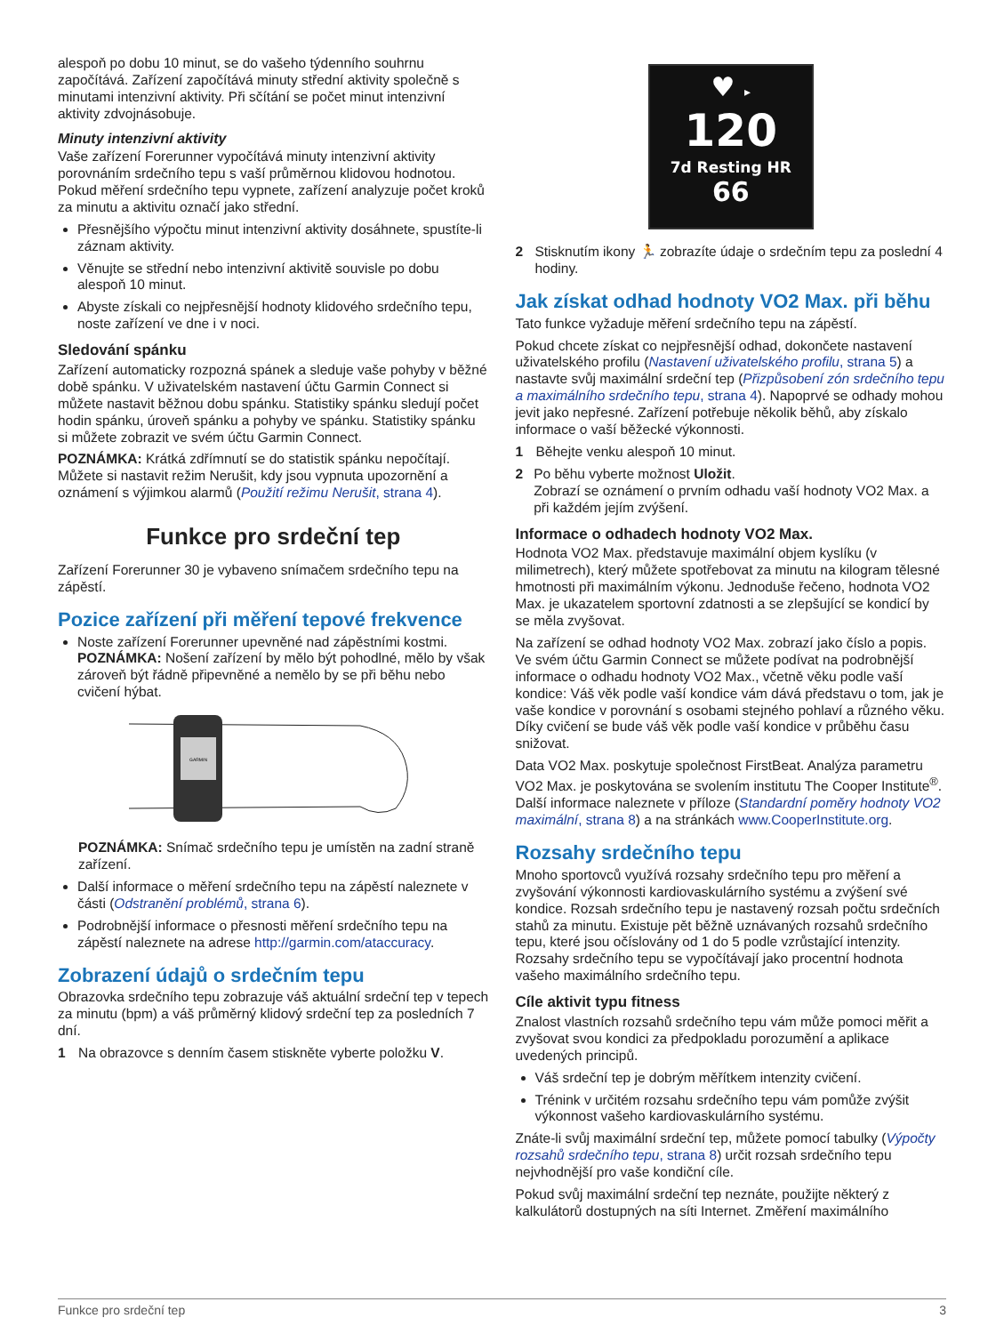alespoň po dobu 10 minut, se do vašeho týdenního souhrnu započítává. Zařízení započítává minuty střední aktivity společně s minutami intenzivní aktivity. Při sčítání se počet minut intenzivní aktivity zdvojnásobuje.
Minuty intenzivní aktivity
Vaše zařízení Forerunner vypočítává minuty intenzivní aktivity porovnáním srdečního tepu s vaší průměrnou klidovou hodnotou. Pokud měření srdečního tepu vypnete, zařízení analyzuje počet kroků za minutu a aktivitu označí jako střední.
Přesnějšího výpočtu minut intenzivní aktivity dosáhnete, spustíte-li záznam aktivity.
Věnujte se střední nebo intenzivní aktivitě souvisle po dobu alespoň 10 minut.
Abyste získali co nejpřesnější hodnoty klidového srdečního tepu, noste zařízení ve dne i v noci.
Sledování spánku
Zařízení automaticky rozpozná spánek a sleduje vaše pohyby v běžné době spánku. V uživatelském nastavení účtu Garmin Connect si můžete nastavit běžnou dobu spánku. Statistiky spánku sledují počet hodin spánku, úroveň spánku a pohyby ve spánku. Statistiky spánku si můžete zobrazit ve svém účtu Garmin Connect.
POZNÁMKA: Krátká zdřímnutí se do statistik spánku nepočítají. Můžete si nastavit režim Nerušit, kdy jsou vypnuta upozornění a oznámení s výjimkou alarmů (Použití režimu Nerušit, strana 4).
Funkce pro srdeční tep
Zařízení Forerunner 30 je vybaveno snímačem srdečního tepu na zápěstí.
Pozice zařízení při měření tepové frekvence
Noste zařízení Forerunner upevněné nad zápěstními kostmi.
POZNÁMKA: Nošení zařízení by mělo být pohodlné, mělo by však zároveň být řádně připevněné a nemělo by se při běhu nebo cvičení hýbat.
GARMIN
POZNÁMKA: Snímač srdečního tepu je umístěn na zadní straně zařízení.
Další informace o měření srdečního tepu na zápěstí naleznete v části (Odstranění problémů, strana 6).
Podrobnější informace o přesnosti měření srdečního tepu na zápěstí naleznete na adrese http://garmin.com/ataccuracy.
Zobrazení údajů o srdečním tepu
Obrazovka srdečního tepu zobrazuje váš aktuální srdeční tep v tepech za minutu (bpm) a váš průměrný klidový srdeční tep za posledních 7 dní.
1 Na obrazovce s denním časem stiskněte vyberte položku V.
♥ ▸
120
7d Resting HR
66
2 Stisknutím ikony 🏃 zobrazíte údaje o srdečním tepu za poslední 4 hodiny.
Jak získat odhad hodnoty VO2 Max. při běhu
Tato funkce vyžaduje měření srdečního tepu na zápěstí.
Pokud chcete získat co nejpřesnější odhad, dokončete nastavení uživatelského profilu (Nastavení uživatelského profilu, strana 5) a nastavte svůj maximální srdeční tep (Přizpůsobení zón srdečního tepu a maximálního srdečního tepu, strana 4). Napoprvé se odhady mohou jevit jako nepřesné. Zařízení potřebuje několik běhů, aby získalo informace o vaší běžecké výkonnosti.
1 Běhejte venku alespoň 10 minut.
2 Po běhu vyberte možnost Uložit.
Zobrazí se oznámení o prvním odhadu vaší hodnoty VO2 Max. a při každém jejím zvýšení.
Informace o odhadech hodnoty VO2 Max.
Hodnota VO2 Max. představuje maximální objem kyslíku (v milimetrech), který můžete spotřebovat za minutu na kilogram tělesné hmotnosti při maximálním výkonu. Jednoduše řečeno, hodnota VO2 Max. je ukazatelem sportovní zdatnosti a se zlepšující se kondicí by se měla zvyšovat.
Na zařízení se odhad hodnoty VO2 Max. zobrazí jako číslo a popis. Ve svém účtu Garmin Connect se můžete podívat na podrobnější informace o odhadu hodnoty VO2 Max., včetně věku podle vaší kondice: Váš věk podle vaší kondice vám dává představu o tom, jak je vaše kondice v porovnání s osobami stejného pohlaví a různého věku. Díky cvičení se bude váš věk podle vaší kondice v průběhu času snižovat.
Data VO2 Max. poskytuje společnost FirstBeat. Analýza parametru VO2 Max. je poskytována se svolením institutu The Cooper Institute<sup>®</sup>. Další informace naleznete v příloze (Standardní poměry hodnoty VO2 maximální, strana 8) a na stránkách www.CooperInstitute.org.
Rozsahy srdečního tepu
Mnoho sportovců využívá rozsahy srdečního tepu pro měření a zvyšování výkonnosti kardiovaskulárního systému a zvýšení své kondice. Rozsah srdečního tepu je nastavený rozsah počtu srdečních stahů za minutu. Existuje pět běžně uznávaných rozsahů srdečního tepu, které jsou očíslovány od 1 do 5 podle vzrůstající intenzity. Rozsahy srdečního tepu se vypočítávají jako procentní hodnota vašeho maximálního srdečního tepu.
Cíle aktivit typu fitness
Znalost vlastních rozsahů srdečního tepu vám může pomoci měřit a zvyšovat svou kondici za předpokladu porozumění a aplikace uvedených principů.
Váš srdeční tep je dobrým měřítkem intenzity cvičení.
Trénink v určitém rozsahu srdečního tepu vám pomůže zvýšit výkonnost vašeho kardiovaskulárního systému.
Znáte-li svůj maximální srdeční tep, můžete pomocí tabulky (Výpočty rozsahů srdečního tepu, strana 8) určit rozsah srdečního tepu nejvhodnější pro vaše kondiční cíle.
Pokud svůj maximální srdeční tep neznáte, použijte některý z kalkulátorů dostupných na síti Internet. Změření maximálního
Funkce pro srdeční tep 3